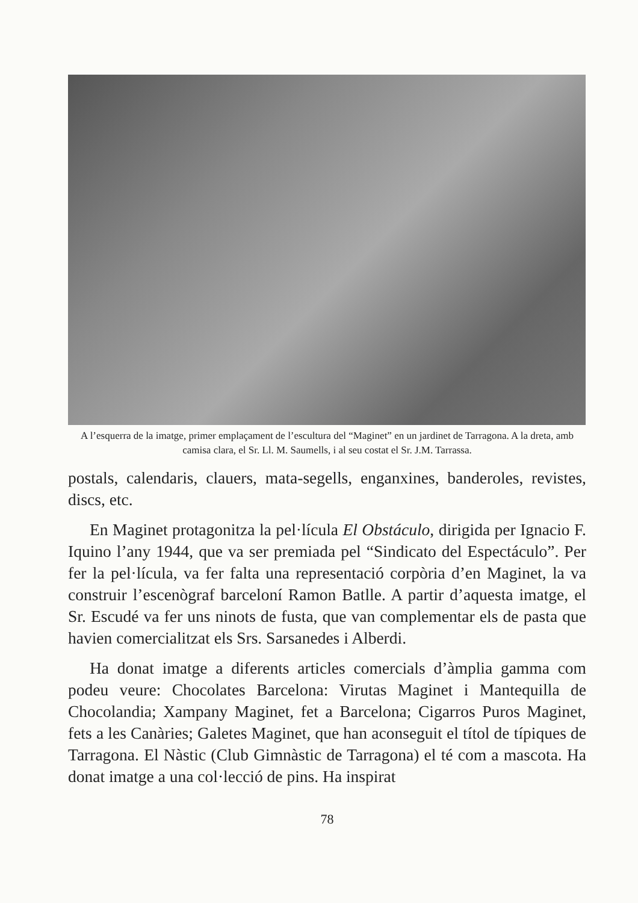A l’esquerra de la imatge, primer emplaçament de l’escultura del “Maginet” en un jardinet de Tarragona. A la dreta, amb camisa clara, el Sr. Ll. M. Saumells, i al seu costat el Sr. J.M. Tarrassa.
postals, calendaris, clauers, mata-segells, enganxines, banderoles, revistes, discs, etc.
En Maginet protagonitza la pel·lícula El Obstáculo, dirigida per Ignacio F. Iquino l’any 1944, que va ser premiada pel “Sindicato del Espectáculo”. Per fer la pel·lícula, va fer falta una representació corpòria d’en Maginet, la va construir l’escenògraf barceloní Ramon Batlle. A partir d’aquesta imatge, el Sr. Escudé va fer uns ninots de fusta, que van complementar els de pasta que havien comercialitzat els Srs. Sarsanedes i Alberdi.
Ha donat imatge a diferents articles comercials d’àmplia gamma com podeu veure: Chocolates Barcelona: Virutas Maginet i Mantequilla de Chocolandia; Xampany Maginet, fet a Barcelona; Cigarros Puros Maginet, fets a les Canàries; Galetes Maginet, que han aconseguit el títol de típiques de Tarragona. El Nàstic (Club Gimnàstic de Tarragona) el té com a mascota. Ha donat imatge a una col·lecció de pins. Ha inspirat
78